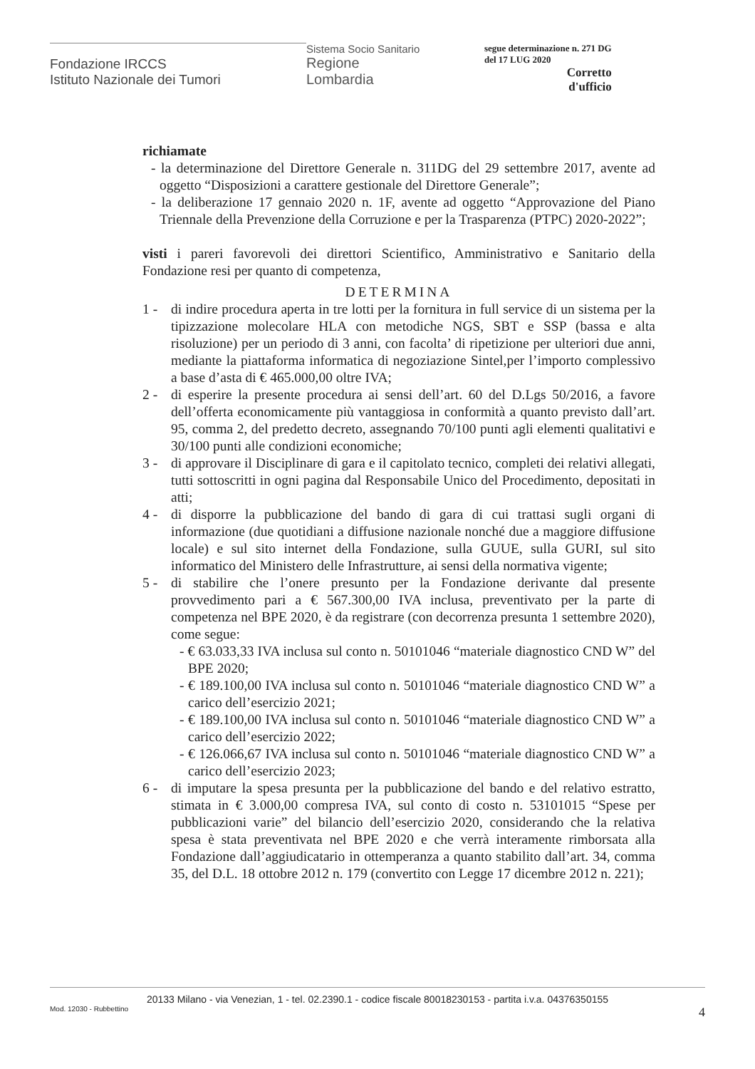Fondazione IRCCS
Istituto Nazionale dei Tumori
Sistema Socio Sanitario
Regione
Lombardia
segue determinazione n. 271 DG
del 17 LUG 2020
Corretto
d'ufficio
richiamate
- la determinazione del Direttore Generale n. 311DG del 29 settembre 2017, avente ad oggetto “Disposizioni a carattere gestionale del Direttore Generale”;
- la deliberazione 17 gennaio 2020 n. 1F, avente ad oggetto “Approvazione del Piano Triennale della Prevenzione della Corruzione e per la Trasparenza (PTPC) 2020-2022”;
visti i pareri favorevoli dei direttori Scientifico, Amministrativo e Sanitario della Fondazione resi per quanto di competenza,
DETERMINA
1 - di indire procedura aperta in tre lotti per la fornitura in full service di un sistema per la tipizzazione molecolare HLA con metodiche NGS, SBT e SSP (bassa e alta risoluzione) per un periodo di 3 anni, con facolta’ di ripetizione per ulteriori due anni, mediante la piattaforma informatica di negoziazione Sintel,per l’importo complessivo a base d’asta di € 465.000,00 oltre IVA;
2 - di esperire la presente procedura ai sensi dell’art. 60 del D.Lgs 50/2016, a favore dell’offerta economicamente più vantaggiosa in conformità a quanto previsto dall’art. 95, comma 2, del predetto decreto, assegnando 70/100 punti agli elementi qualitativi e 30/100 punti alle condizioni economiche;
3 - di approvare il Disciplinare di gara e il capitolato tecnico, completi dei relativi allegati, tutti sottoscritti in ogni pagina dal Responsabile Unico del Procedimento, depositati in atti;
4 - di disporre la pubblicazione del bando di gara di cui trattasi sugli organi di informazione (due quotidiani a diffusione nazionale nonché due a maggiore diffusione locale) e sul sito internet della Fondazione, sulla GUUE, sulla GURI, sul sito informatico del Ministero delle Infrastrutture, ai sensi della normativa vigente;
5 - di stabilire che l’onere presunto per la Fondazione derivante dal presente provvedimento pari a € 567.300,00 IVA inclusa, preventivato per la parte di competenza nel BPE 2020, è da registrare (con decorrenza presunta 1 settembre 2020), come segue:
- € 63.033,33 IVA inclusa sul conto n. 50101046 “materiale diagnostico CND W” del BPE 2020;
- € 189.100,00 IVA inclusa sul conto n. 50101046 “materiale diagnostico CND W” a carico dell’esercizio 2021;
- € 189.100,00 IVA inclusa sul conto n. 50101046 “materiale diagnostico CND W” a carico dell’esercizio 2022;
- € 126.066,67 IVA inclusa sul conto n. 50101046 “materiale diagnostico CND W” a carico dell’esercizio 2023;
6 - di imputare la spesa presunta per la pubblicazione del bando e del relativo estratto, stimata in € 3.000,00 compresa IVA, sul conto di costo n. 53101015 “Spese per pubblicazioni varie” del bilancio dell’esercizio 2020, considerando che la relativa spesa è stata preventivata nel BPE 2020 e che verrà interamente rimborsata alla Fondazione dall’aggiudicatario in ottemperanza a quanto stabilito dall’art. 34, comma 35, del D.L. 18 ottobre 2012 n. 179 (convertito con Legge 17 dicembre 2012 n. 221);
20133 Milano - via Venezian, 1 - tel. 02.2390.1 - codice fiscale 80018230153 - partita i.v.a. 04376350155
Mod. 12030 - Rubbettino 4